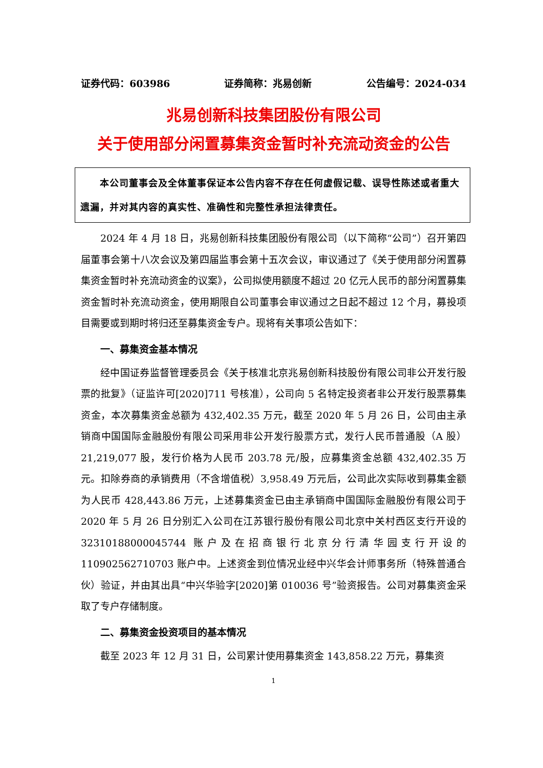证券代码：603986 证券简称：兆易创新 公告编号：2024-034
兆易创新科技集团股份有限公司
关于使用部分闲置募集资金暂时补充流动资金的公告
　　本公司董事会及全体董事保证本公告内容不存在任何虚假记载、误导性陈述或者重大遗漏，并对其内容的真实性、准确性和完整性承担法律责任。
2024 年 4 月 18 日，兆易创新科技集团股份有限公司（以下简称“公司”）召开第四届董事会第十八次会议及第四届监事会第十五次会议，审议通过了《关于使用部分闲置募集资金暂时补充流动资金的议案》，公司拟使用额度不超过 20 亿元人民币的部分闲置募集资金暂时补充流动资金，使用期限自公司董事会审议通过之日起不超过 12 个月，募投项目需要或到期时将归还至募集资金专户。现将有关事项公告如下：
一、募集资金基本情况
经中国证券监督管理委员会《关于核准北京兆易创新科技股份有限公司非公开发行股票的批复》（证监许可[2020]711 号核准），公司向 5 名特定投资者非公开发行股票募集资金，本次募集资金总额为 432,402.35 万元，截至 2020 年 5 月 26 日，公司由主承销商中国国际金融股份有限公司采用非公开发行股票方式，发行人民币普通股（A 股）21,219,077 股，发行价格为人民币 203.78 元/股，应募集资金总额 432,402.35 万元。扣除券商的承销费用（不含增值税）3,958.49 万元后，公司此次实际收到募集金额为人民币 428,443.86 万元，上述募集资金已由主承销商中国国际金融股份有限公司于 2020 年 5 月 26 日分别汇入公司在江苏银行股份有限公司北京中关村西区支行开设的 32310188000045744 账户及在招商银行北京分行清华园支行开设的 110902562710703 账户中。上述资金到位情况业经中兴华会计师事务所（特殊普通合伙）验证，并由其出具“中兴华验字[2020]第 010036 号”验资报告。公司对募集资金采取了专户存储制度。
二、募集资金投资项目的基本情况
截至 2023 年 12 月 31 日，公司累计使用募集资金 143,858.22 万元，募集资
1